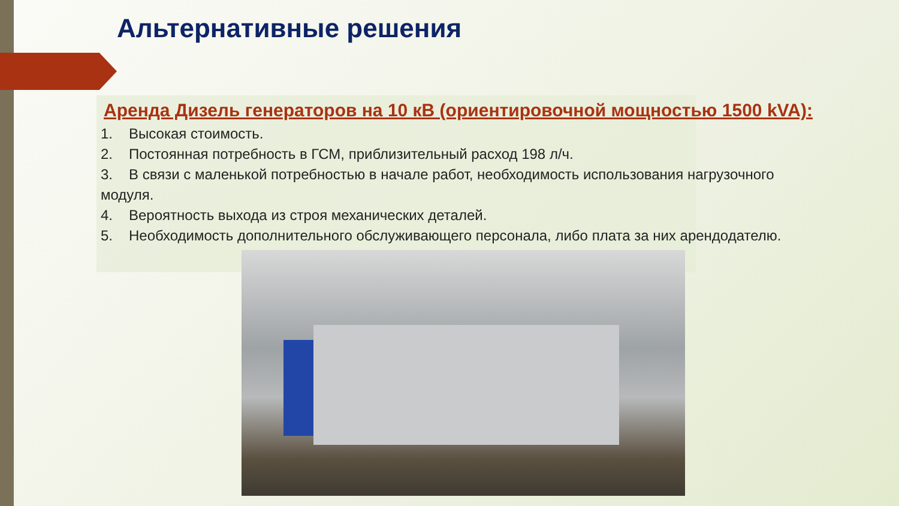Альтернативные решения
Аренда Дизель генераторов на 10 кВ (ориентировочной мощностью 1500 kVA):
1. Высокая стоимость.
2. Постоянная потребность в ГСМ, приблизительный расход 198 л/ч.
3. В связи с маленькой потребностью в начале работ, необходимость использования нагрузочного модуля.
4. Вероятность выхода из строя механических деталей.
5. Необходимость дополнительного обслуживающего персонала, либо плата за них арендодателю.